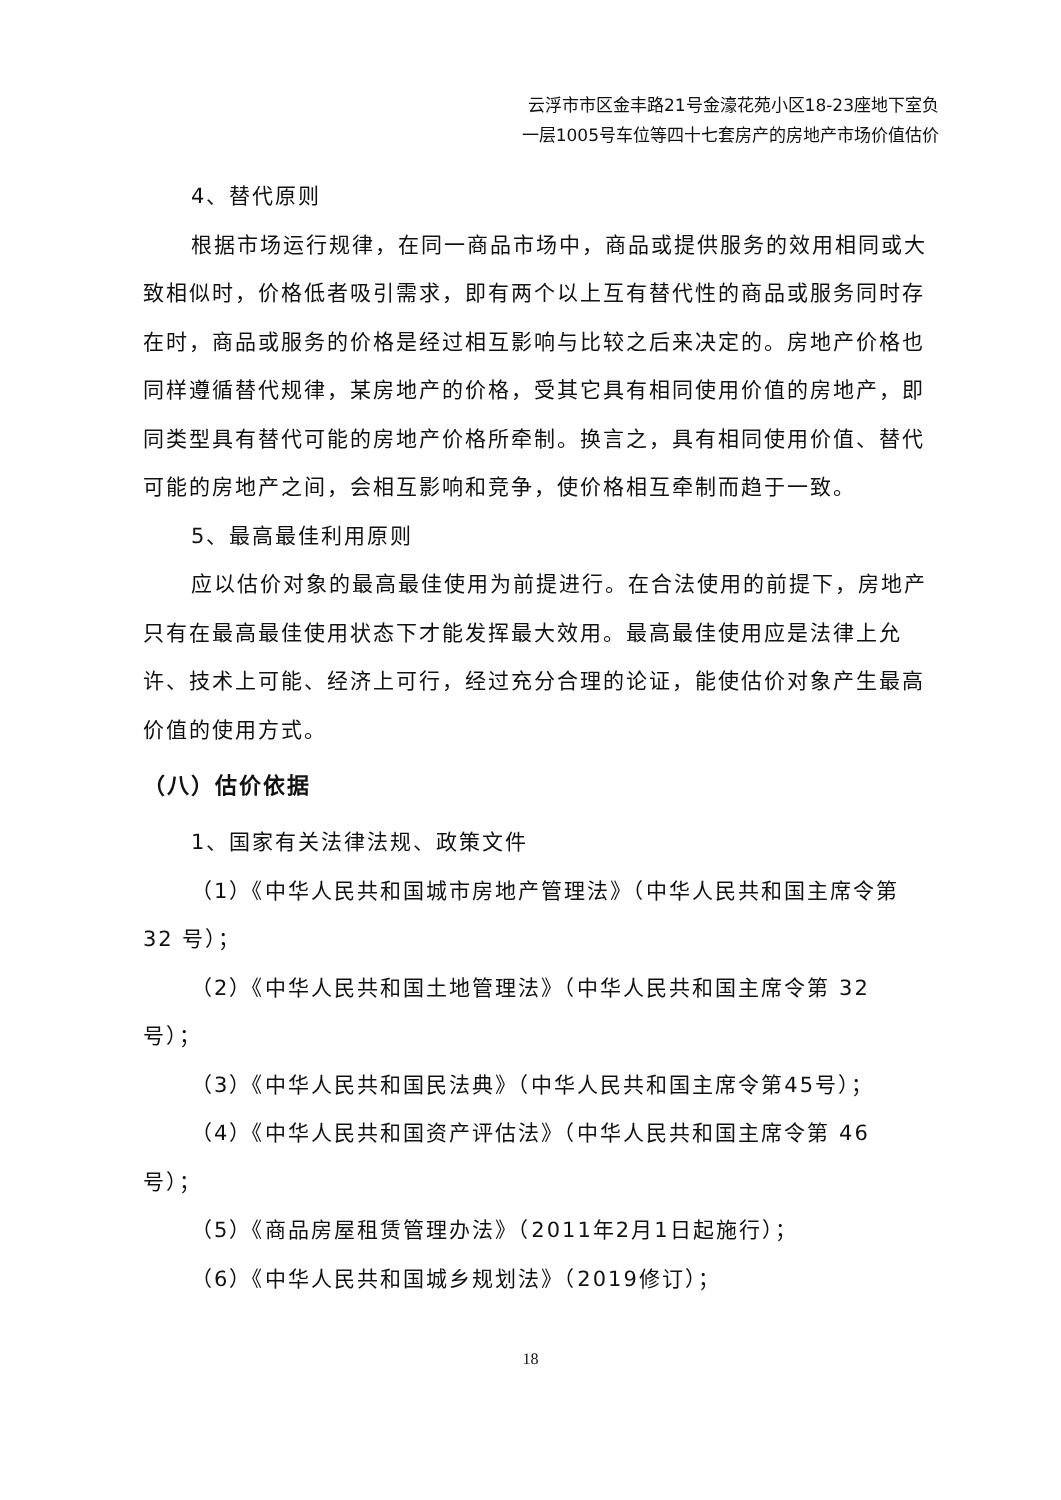云浮市市区金丰路21号金濠花苑小区18-23座地下室负
一层1005号车位等四十七套房产的房地产市场价值估价
4、替代原则
根据市场运行规律，在同一商品市场中，商品或提供服务的效用相同或大致相似时，价格低者吸引需求，即有两个以上互有替代性的商品或服务同时存在时，商品或服务的价格是经过相互影响与比较之后来决定的。房地产价格也同样遵循替代规律，某房地产的价格，受其它具有相同使用价值的房地产，即同类型具有替代可能的房地产价格所牵制。换言之，具有相同使用价值、替代可能的房地产之间，会相互影响和竞争，使价格相互牵制而趋于一致。
5、最高最佳利用原则
应以估价对象的最高最佳使用为前提进行。在合法使用的前提下，房地产只有在最高最佳使用状态下才能发挥最大效用。最高最佳使用应是法律上允许、技术上可能、经济上可行，经过充分合理的论证，能使估价对象产生最高价值的使用方式。
（八）估价依据
1、国家有关法律法规、政策文件
（1）《中华人民共和国城市房地产管理法》（中华人民共和国主席令第 32 号）；
（2）《中华人民共和国土地管理法》（中华人民共和国主席令第 32 号）；
（3）《中华人民共和国民法典》（中华人民共和国主席令第45号）；
（4）《中华人民共和国资产评估法》（中华人民共和国主席令第 46 号）；
（5）《商品房屋租赁管理办法》（2011年2月1日起施行）；
（6）《中华人民共和国城乡规划法》（2019修订）；
18